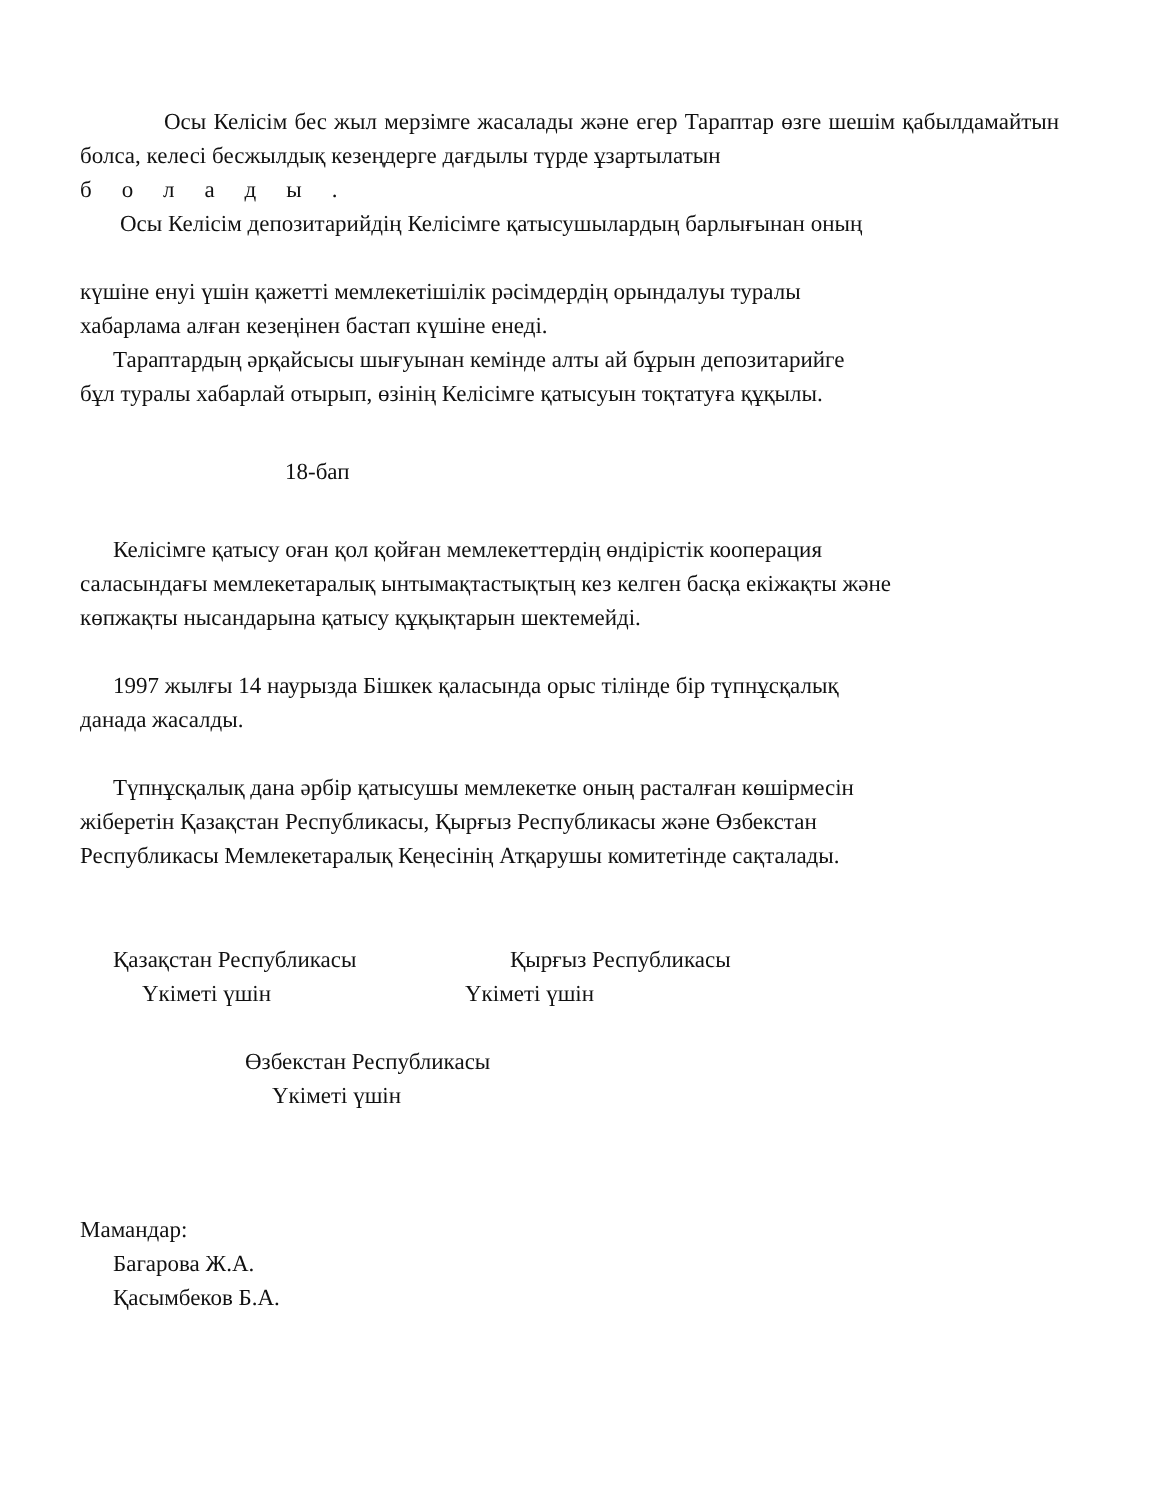Осы Келісім бес жыл мерзімге жасалады және егер Тараптар өзге шешім қабылдамайтын болса, келесі бесжылдық кезеңдерге дағдылы түрде ұзартылатын
болады.
Осы Келісім депозитарийдің Келісімге қатысушылардың барлығынан оның
күшіне енуі үшін қажетті мемлекетішілік рәсімдердің орындалуы туралы
хабарлама алған кезеңінен бастап күшіне енеді.
Тараптардың әрқайсысы шығуынан кемінде алты ай бұрын депозитарийге
бұл туралы хабарлай отырып, өзінің Келісімге қатысуын тоқтатуға құқылы.
18-бап
Келісімге қатысу оған қол қойған мемлекеттердің өндірістік кооперация
саласындағы мемлекетаралық ынтымақтастықтың кез келген басқа екіжақты және
көпжақты нысандарына қатысу құқықтарын шектемейді.
1997 жылғы 14 наурызда Бішкек қаласында орыс тілінде бір түпнұсқалық
данада жасалды.
Түпнұсқалық дана әрбір қатысушы мемлекетке оның расталған көшірмесін
жіберетін Қазақстан Республикасы, Қырғыз Республикасы және Өзбекстан
Республикасы Мемлекетаралық Кеңесінің Атқарушы комитетінде сақталады.
Қазақстан Республикасы
Үкіметі үшін
Қырғыз Республикасы
Үкіметі үшін
Өзбекстан Республикасы
Үкіметі үшін
Мамандар:
Багарова Ж.А.
Қасымбеков Б.А.